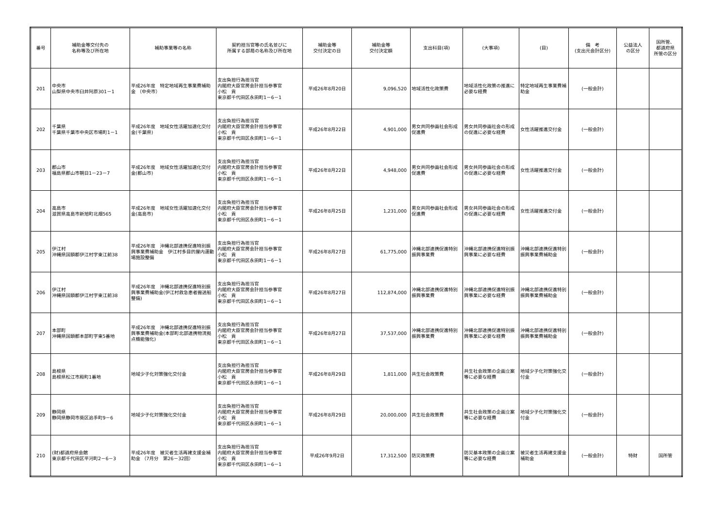| 番号 | 補助金等交付先の 名称等及び所在地 | 補助事業等の名称 | 契約担当官等の氏名並びに 所属する部局の名称及び所在地 | 補助金等 交付決定の日 | 補助金等 交付決定額 | 支出科目(項) | (大事項) | (目) | 備 考 (支出元会計区分) | 公益法人 の区分 | 国所管、 都道府県 所管の区分 |
| --- | --- | --- | --- | --- | --- | --- | --- | --- | --- | --- | --- |
| 201 | 中央市 山梨県中央市臼井阿原301－1 | 平成26年度 特定地域再生事業費補助金 （中央市） | 支出負担行為担当官 内閣府大臣官房会計担当参事官 小松 貢 東京都千代田区永田町1－6－1 | 平成26年8月20日 | 9,096,520 | 地域活性化政策費 | 地域活性化政策の推進に必要な経費 | 特定地域再生事業費補助金 | (一般会計) | | |
| 202 | 千葉県 千葉県千葉市中央区市場町1－1 | 平成26年度 地域女性活躍加速化交付金(千葉県) | 支出負担行為担当官 内閣府大臣官房会計担当参事官 小松 貢 東京都千代田区永田町1－6－1 | 平成26年8月22日 | 4,901,000 | 男女共同参画社会形成促進費 | 男女共同参画社会の形成の促進に必要な経費 | 女性活躍推進交付金 | (一般会計) | | |
| 203 | 郡山市 福島県郡山市朝日1－23－7 | 平成26年度 地域女性活躍加速化交付金(郡山市) | 支出負担行為担当官 内閣府大臣官房会計担当参事官 小松 貢 東京都千代田区永田町1－6－1 | 平成26年8月22日 | 4,948,000 | 男女共同参画社会形成促進費 | 男女共同参画社会の形成の促進に必要な経費 | 女性活躍推進交付金 | (一般会計) | | |
| 204 | 高島市 滋賀県高島市新旭町北畑565 | 平成26年度 地域女性活躍加速化交付金(高島市) | 支出負担行為担当官 内閣府大臣官房会計担当参事官 小松 貢 東京都千代田区永田町1－6－1 | 平成26年8月25日 | 1,231,000 | 男女共同参画社会形成促進費 | 男女共同参画社会の形成の促進に必要な経費 | 女性活躍推進交付金 | (一般会計) | | |
| 205 | 伊江村 沖縄県国頭郡伊江村字東江前38 | 平成26年度 沖縄北部連携促進特別振興事業費補助金 伊江村多目的屋内運動場施設整備 | 支出負担行為担当官 内閣府大臣官房会計担当参事官 小松 貢 東京都千代田区永田町1－6－1 | 平成26年8月27日 | 61,775,000 | 沖縄北部連携促進特別振興事業費 | 沖縄北部連携促進特別振興事業に必要な経費 | 沖縄北部連携促進特別振興事業費補助金 | (一般会計) | | |
| 206 | 伊江村 沖縄県国頭郡伊江村字東江前38 | 平成26年度 沖縄北部連携促進特別振興事業費補助金(伊江村救急患者搬送船整備) | 支出負担行為担当官 内閣府大臣官房会計担当参事官 小松 貢 東京都千代田区永田町1－6－1 | 平成26年8月27日 | 112,874,000 | 沖縄北部連携促進特別振興事業費 | 沖縄北部連携促進特別振興事業に必要な経費 | 沖縄北部連携促進特別振興事業費補助金 | (一般会計) | | |
| 207 | 本部町 沖縄県国頭郡本部町字東5番地 | 平成26年度 沖縄北部連携促進特別振興事業費補助金(本部町北部連携物流拠点機能強化) | 支出負担行為担当官 内閣府大臣官房会計担当参事官 小松 貢 東京都千代田区永田町1－6－1 | 平成26年8月27日 | 37,537,000 | 沖縄北部連携促進特別振興事業費 | 沖縄北部連携促進特別振興事業に必要な経費 | 沖縄北部連携促進特別振興事業費補助金 | (一般会計) | | |
| 208 | 島根県 島根県松江市殿町1番地 | 地域少子化対策強化交付金 | 支出負担行為担当官 内閣府大臣官房会計担当参事官 小松 貢 東京都千代田区永田町1－6－1 | 平成26年8月29日 | 1,811,000 | 共生社会政策費 | 共生社会政策の企画立案等に必要な経費 | 地域少子化対策強化交付金 | (一般会計) | | |
| 209 | 静岡県 静岡県静岡市葵区追手町9－6 | 地域少子化対策強化交付金 | 支出負担行為担当官 内閣府大臣官房会計担当参事官 小松 貢 東京都千代田区永田町1－6－1 | 平成26年8月29日 | 20,000,000 | 共生社会政策費 | 共生社会政策の企画立案等に必要な経費 | 地域少子化対策強化交付金 | (一般会計) | | |
| 210 | (財)都道府県会館 東京都千代田区平河町2－6－3 | 平成26年度 被災者生活再建支援金補助金 （7月分 第26－32回） | 支出負担行為担当官 内閣府大臣官房会計担当参事官 小松 貢 東京都千代田区永田町1－6－1 | 平成26年9月2日 | 17,312,500 | 防災政策費 | 防災基本政策の企画立案等に必要な経費 | 被災者生活再建支援金補助金 | (一般会計) | 特財 | 国所管 |